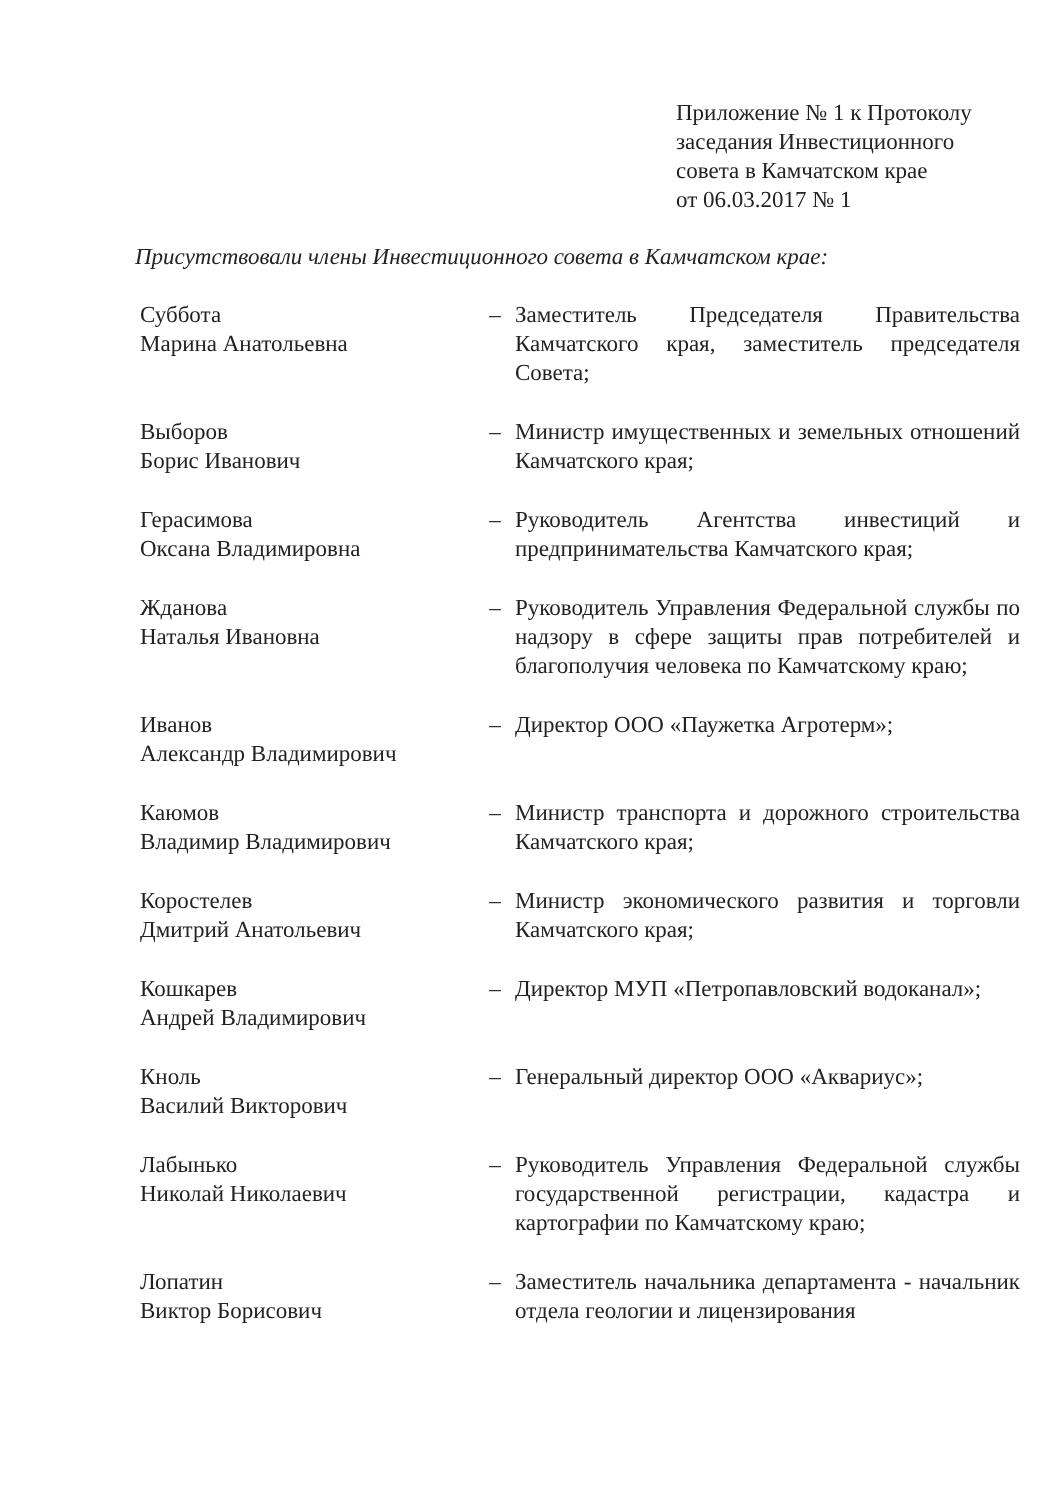Приложение № 1 к Протоколу
заседания Инвестиционного
совета в Камчатском крае
от 06.03.2017 № 1
Присутствовали члены Инвестиционного совета в Камчатском крае:
Суббота
Марина Анатольевна
– Заместитель Председателя Правительства Камчатского края, заместитель председателя Совета;
Выборов
Борис Иванович
– Министр имущественных и земельных отношений Камчатского края;
Герасимова
Оксана Владимировна
– Руководитель Агентства инвестиций и предпринимательства Камчатского края;
Жданова
Наталья Ивановна
– Руководитель Управления Федеральной службы по надзору в сфере защиты прав потребителей и благополучия человека по Камчатскому краю;
Иванов
Александр Владимирович
– Директор ООО «Паужетка Агротерм»;
Каюмов
Владимир Владимирович
– Министр транспорта и дорожного строительства Камчатского края;
Коростелев
Дмитрий Анатольевич
– Министр экономического развития и торговли Камчатского края;
Кошкарев
Андрей Владимирович
– Директор МУП «Петропавловский водоканал»;
Кноль
Василий Викторович
– Генеральный директор ООО «Аквариус»;
Лабынько
Николай Николаевич
– Руководитель Управления Федеральной службы государственной регистрации, кадастра и картографии по Камчатскому краю;
Лопатин
Виктор Борисович
– Заместитель начальника департамента - начальник отдела геологии и лицензирования